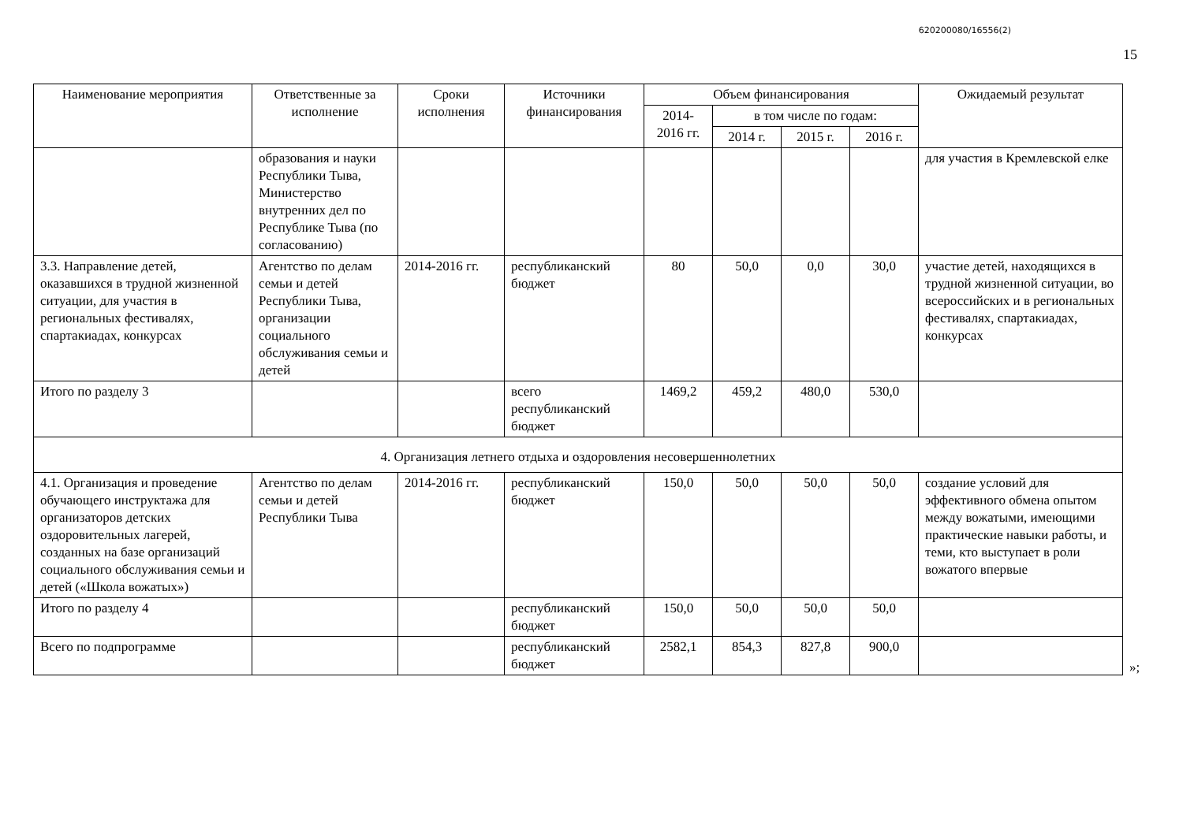620200080/16556(2)
15
| Наименование мероприятия | Ответственные за исполнение | Сроки исполнения | Источники финансирования | Объем финансирования | | | | Ожидаемый результат |
| --- | --- | --- | --- | --- | --- | --- | --- | --- |
| | | | | 2014-2016 гг. | в том числе по годам: | | | |
| | | | | | 2014 г. | 2015 г. | 2016 г. | |
| | образования и науки Республики Тыва, Министерство внутренних дел по Республике Тыва (по согласованию) | | | | | | | для участия в Кремлевской елке |
| 3.3. Направление детей, оказавшихся в трудной жизненной ситуации, для участия в региональных фестивалях, спартакиадах, конкурсах | Агентство по делам семьи и детей Республики Тыва, организации социального обслуживания семьи и детей | 2014-2016 гг. | республиканский бюджет | 80 | 50,0 | 0,0 | 30,0 | участие детей, находящихся в трудной жизненной ситуации, во всероссийских и в региональных фестивалях, спартакиадах, конкурсах |
| Итого по разделу 3 | | | всего республиканский бюджет | 1469,2 | 459,2 | 480,0 | 530,0 | |
| 4. Организация летнего отдыха и оздоровления несовершеннолетних | | | | | | | | |
| 4.1. Организация и проведение обучающего инструктажа для организаторов детских оздоровительных лагерей, созданных на базе организаций социального обслуживания семьи и детей («Школа вожатых») | Агентство по делам семьи и детей Республики Тыва | 2014-2016 гг. | республиканский бюджет | 150,0 | 50,0 | 50,0 | 50,0 | создание условий для эффективного обмена опытом между вожатыми, имеющими практические навыки работы, и теми, кто выступает в роли вожатого впервые |
| Итого по разделу 4 | | | республиканский бюджет | 150,0 | 50,0 | 50,0 | 50,0 | |
| Всего по подпрограмме | | | республиканский бюджет | 2582,1 | 854,3 | 827,8 | 900,0 | |
»;